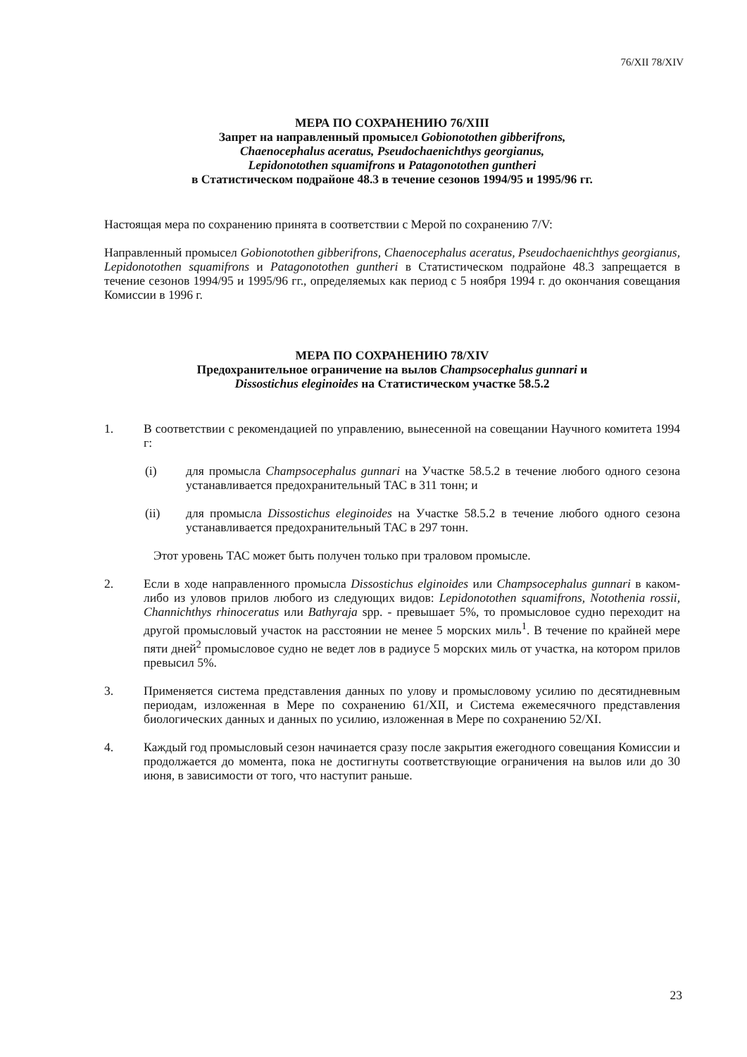76/XII 78/XIV
МЕРА ПО СОХРАНЕНИЮ 76/XIII
Запрет на направленный промысел Gobionotothen gibberifrons,
Chaenocephalus aceratus, Pseudochaenichthys georgianus,
Lepidonotothen squamifrons и Patagonotothen guntheri
в Статистическом подрайоне 48.3 в течение сезонов 1994/95 и 1995/96 гг.
Настоящая мера по сохранению принята в соответствии с Мерой по сохранению 7/V:
Направленный промысел Gobionotothen gibberifrons, Chaenocephalus aceratus, Pseudochaenichthys georgianus, Lepidonotothen squamifrons и Patagonotothen guntheri в Статистическом подрайоне 48.3 запрещается в течение сезонов 1994/95 и 1995/96 гг., определяемых как период с 5 ноября 1994 г. до окончания совещания Комиссии в 1996 г.
МЕРА ПО СОХРАНЕНИЮ 78/XIV
Предохранительное ограничение на вылов Champsocephalus gunnari и
Dissostichus eleginoides на Статистическом участке 58.5.2
1. В соответствии с рекомендацией по управлению, вынесенной на совещании Научного комитета 1994 г:
(i) для промысла Champsocephalus gunnari на Участке 58.5.2 в течение любого одного сезона устанавливается предохранительный ТАС в 311 тонн; и
(ii) для промысла Dissostichus eleginoides на Участке 58.5.2 в течение любого одного сезона устанавливается предохранительный ТАС в 297 тонн.
Этот уровень ТАС может быть получен только при траловом промысле.
2. Если в ходе направленного промысла Dissostichus elginoides или Champsocephalus gunnari в каком-либо из уловов прилов любого из следующих видов: Lepidonotothen squamifrons, Notothenia rossii, Channichthys rhinoceratus или Bathyraja spp. - превышает 5%, то промысловое судно переходит на другой промысловый участок на расстоянии не менее 5 морских миль<sup>1</sup>. В течение по крайней мере пяти дней<sup>2</sup> промысловое судно не ведет лов в радиусе 5 морских миль от участка, на котором прилов превысил 5%.
3. Применяется система представления данных по улову и промысловому усилию по десятидневным периодам, изложенная в Мере по сохранению 61/XII, и Система ежемесячного представления биологических данных и данных по усилию, изложенная в Мере по сохранению 52/XI.
4. Каждый год промысловый сезон начинается сразу после закрытия ежегодного совещания Комиссии и продолжается до момента, пока не достигнуты соответствующие ограничения на вылов или до 30 июня, в зависимости от того, что наступит раньше.
23